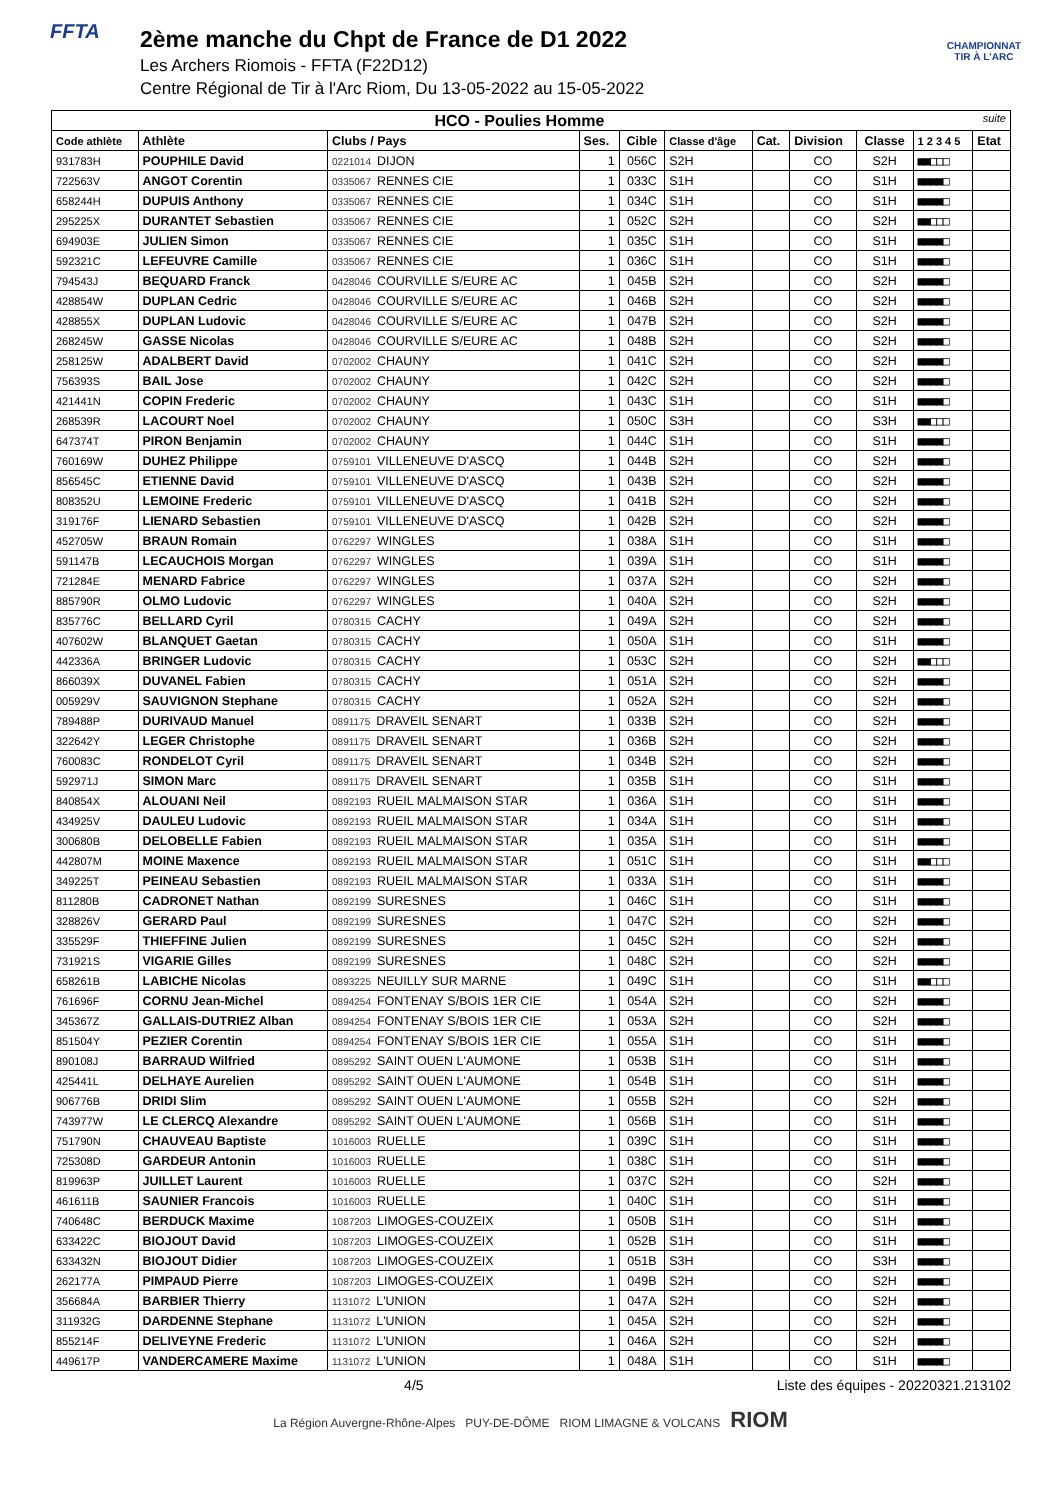FFTA
2ème manche du Chpt de France de D1 2022
Les Archers Riomois - FFTA (F22D12)
Centre Régional de Tir à l'Arc Riom, Du 13-05-2022 au 15-05-2022
CHAMPIONNAT
TIR À L'ARC
| HCO - Poulies Homme suite | | | | | | | | | | |
| --- | --- | --- | --- | --- | --- | --- | --- | --- | --- | --- |
| Code athlète | Athlète | Clubs / Pays | Ses. | Cible | Classe d'âge | Cat. | Division | Classe | 1 2 3 4 5 | Etat |
| 931783H | POUPHILE David | 0221014 DIJON | 1 | 056C | S2H | | CO | S2H | ■■□□□ | |
| 722563V | ANGOT Corentin | 0335067 RENNES CIE | 1 | 033C | S1H | | CO | S1H | ■■■■□ | |
| 658244H | DUPUIS Anthony | 0335067 RENNES CIE | 1 | 034C | S1H | | CO | S1H | ■■■■□ | |
| 295225X | DURANTET Sebastien | 0335067 RENNES CIE | 1 | 052C | S2H | | CO | S2H | ■■□□□ | |
| 694903E | JULIEN Simon | 0335067 RENNES CIE | 1 | 035C | S1H | | CO | S1H | ■■■■□ | |
| 592321C | LEFEUVRE Camille | 0335067 RENNES CIE | 1 | 036C | S1H | | CO | S1H | ■■■■□ | |
| 794543J | BEQUARD Franck | 0428046 COURVILLE S/EURE AC | 1 | 045B | S2H | | CO | S2H | ■■■■□ | |
| 428854W | DUPLAN Cedric | 0428046 COURVILLE S/EURE AC | 1 | 046B | S2H | | CO | S2H | ■■■■□ | |
| 428855X | DUPLAN Ludovic | 0428046 COURVILLE S/EURE AC | 1 | 047B | S2H | | CO | S2H | ■■■■□ | |
| 268245W | GASSE Nicolas | 0428046 COURVILLE S/EURE AC | 1 | 048B | S2H | | CO | S2H | ■■■■□ | |
| 258125W | ADALBERT David | 0702002 CHAUNY | 1 | 041C | S2H | | CO | S2H | ■■■■□ | |
| 756393S | BAIL Jose | 0702002 CHAUNY | 1 | 042C | S2H | | CO | S2H | ■■■■□ | |
| 421441N | COPIN Frederic | 0702002 CHAUNY | 1 | 043C | S1H | | CO | S1H | ■■■■□ | |
| 268539R | LACOURT Noel | 0702002 CHAUNY | 1 | 050C | S3H | | CO | S3H | ■■□□□ | |
| 647374T | PIRON Benjamin | 0702002 CHAUNY | 1 | 044C | S1H | | CO | S1H | ■■■■□ | |
| 760169W | DUHEZ Philippe | 0759101 VILLENEUVE D'ASCQ | 1 | 044B | S2H | | CO | S2H | ■■■■□ | |
| 856545C | ETIENNE David | 0759101 VILLENEUVE D'ASCQ | 1 | 043B | S2H | | CO | S2H | ■■■■□ | |
| 808352U | LEMOINE Frederic | 0759101 VILLENEUVE D'ASCQ | 1 | 041B | S2H | | CO | S2H | ■■■■□ | |
| 319176F | LIENARD Sebastien | 0759101 VILLENEUVE D'ASCQ | 1 | 042B | S2H | | CO | S2H | ■■■■□ | |
| 452705W | BRAUN Romain | 0762297 WINGLES | 1 | 038A | S1H | | CO | S1H | ■■■■□ | |
| 591147B | LECAUCHOIS Morgan | 0762297 WINGLES | 1 | 039A | S1H | | CO | S1H | ■■■■□ | |
| 721284E | MENARD Fabrice | 0762297 WINGLES | 1 | 037A | S2H | | CO | S2H | ■■■■□ | |
| 885790R | OLMO Ludovic | 0762297 WINGLES | 1 | 040A | S2H | | CO | S2H | ■■■■□ | |
| 835776C | BELLARD Cyril | 0780315 CACHY | 1 | 049A | S2H | | CO | S2H | ■■■■□ | |
| 407602W | BLANQUET Gaetan | 0780315 CACHY | 1 | 050A | S1H | | CO | S1H | ■■■■□ | |
| 442336A | BRINGER Ludovic | 0780315 CACHY | 1 | 053C | S2H | | CO | S2H | ■■□□□ | |
| 866039X | DUVANEL Fabien | 0780315 CACHY | 1 | 051A | S2H | | CO | S2H | ■■■■□ | |
| 005929V | SAUVIGNON Stephane | 0780315 CACHY | 1 | 052A | S2H | | CO | S2H | ■■■■□ | |
| 789488P | DURIVAUD Manuel | 0891175 DRAVEIL SENART | 1 | 033B | S2H | | CO | S2H | ■■■■□ | |
| 322642Y | LEGER Christophe | 0891175 DRAVEIL SENART | 1 | 036B | S2H | | CO | S2H | ■■■■□ | |
| 760083C | RONDELOT Cyril | 0891175 DRAVEIL SENART | 1 | 034B | S2H | | CO | S2H | ■■■■□ | |
| 592971J | SIMON Marc | 0891175 DRAVEIL SENART | 1 | 035B | S1H | | CO | S1H | ■■■■□ | |
| 840854X | ALOUANI Neil | 0892193 RUEIL MALMAISON STAR | 1 | 036A | S1H | | CO | S1H | ■■■■□ | |
| 434925V | DAULEU Ludovic | 0892193 RUEIL MALMAISON STAR | 1 | 034A | S1H | | CO | S1H | ■■■■□ | |
| 300680B | DELOBELLE Fabien | 0892193 RUEIL MALMAISON STAR | 1 | 035A | S1H | | CO | S1H | ■■■■□ | |
| 442807M | MOINE Maxence | 0892193 RUEIL MALMAISON STAR | 1 | 051C | S1H | | CO | S1H | ■■□□□ | |
| 349225T | PEINEAU Sebastien | 0892193 RUEIL MALMAISON STAR | 1 | 033A | S1H | | CO | S1H | ■■■■□ | |
| 811280B | CADRONET Nathan | 0892199 SURESNES | 1 | 046C | S1H | | CO | S1H | ■■■■□ | |
| 328826V | GERARD Paul | 0892199 SURESNES | 1 | 047C | S2H | | CO | S2H | ■■■■□ | |
| 335529F | THIEFFINE Julien | 0892199 SURESNES | 1 | 045C | S2H | | CO | S2H | ■■■■□ | |
| 731921S | VIGARIE Gilles | 0892199 SURESNES | 1 | 048C | S2H | | CO | S2H | ■■■■□ | |
| 658261B | LABICHE Nicolas | 0893225 NEUILLY SUR MARNE | 1 | 049C | S1H | | CO | S1H | ■■□□□ | |
| 761696F | CORNU Jean-Michel | 0894254 FONTENAY S/BOIS 1ER CIE | 1 | 054A | S2H | | CO | S2H | ■■■■□ | |
| 345367Z | GALLAIS-DUTRIEZ Alban | 0894254 FONTENAY S/BOIS 1ER CIE | 1 | 053A | S2H | | CO | S2H | ■■■■□ | |
| 851504Y | PEZIER Corentin | 0894254 FONTENAY S/BOIS 1ER CIE | 1 | 055A | S1H | | CO | S1H | ■■■■□ | |
| 890108J | BARRAUD Wilfried | 0895292 SAINT OUEN L'AUMONE | 1 | 053B | S1H | | CO | S1H | ■■■■□ | |
| 425441L | DELHAYE Aurelien | 0895292 SAINT OUEN L'AUMONE | 1 | 054B | S1H | | CO | S1H | ■■■■□ | |
| 906776B | DRIDI Slim | 0895292 SAINT OUEN L'AUMONE | 1 | 055B | S2H | | CO | S2H | ■■■■□ | |
| 743977W | LE CLERCQ Alexandre | 0895292 SAINT OUEN L'AUMONE | 1 | 056B | S1H | | CO | S1H | ■■■■□ | |
| 751790N | CHAUVEAU Baptiste | 1016003 RUELLE | 1 | 039C | S1H | | CO | S1H | ■■■■□ | |
| 725308D | GARDEUR Antonin | 1016003 RUELLE | 1 | 038C | S1H | | CO | S1H | ■■■■□ | |
| 819963P | JUILLET Laurent | 1016003 RUELLE | 1 | 037C | S2H | | CO | S2H | ■■■■□ | |
| 461611B | SAUNIER Francois | 1016003 RUELLE | 1 | 040C | S1H | | CO | S1H | ■■■■□ | |
| 740648C | BERDUCK Maxime | 1087203 LIMOGES-COUZEIX | 1 | 050B | S1H | | CO | S1H | ■■■■□ | |
| 633422C | BIOJOUT David | 1087203 LIMOGES-COUZEIX | 1 | 052B | S1H | | CO | S1H | ■■■■□ | |
| 633432N | BIOJOUT Didier | 1087203 LIMOGES-COUZEIX | 1 | 051B | S3H | | CO | S3H | ■■■■□ | |
| 262177A | PIMPAUD Pierre | 1087203 LIMOGES-COUZEIX | 1 | 049B | S2H | | CO | S2H | ■■■■□ | |
| 356684A | BARBIER Thierry | 1131072 L'UNION | 1 | 047A | S2H | | CO | S2H | ■■■■□ | |
| 311932G | DARDENNE Stephane | 1131072 L'UNION | 1 | 045A | S2H | | CO | S2H | ■■■■□ | |
| 855214F | DELIVEYNE Frederic | 1131072 L'UNION | 1 | 046A | S2H | | CO | S2H | ■■■■□ | |
| 449617P | VANDERCAMERE Maxime | 1131072 L'UNION | 1 | 048A | S1H | | CO | S1H | ■■■■□ | |
4/5 Liste des équipes - 20220321.213102
La Région Auvergne-Rhône-Alpes PUY-DE-DÔME RIOM LIMAGNE & VOLCANS RIOM